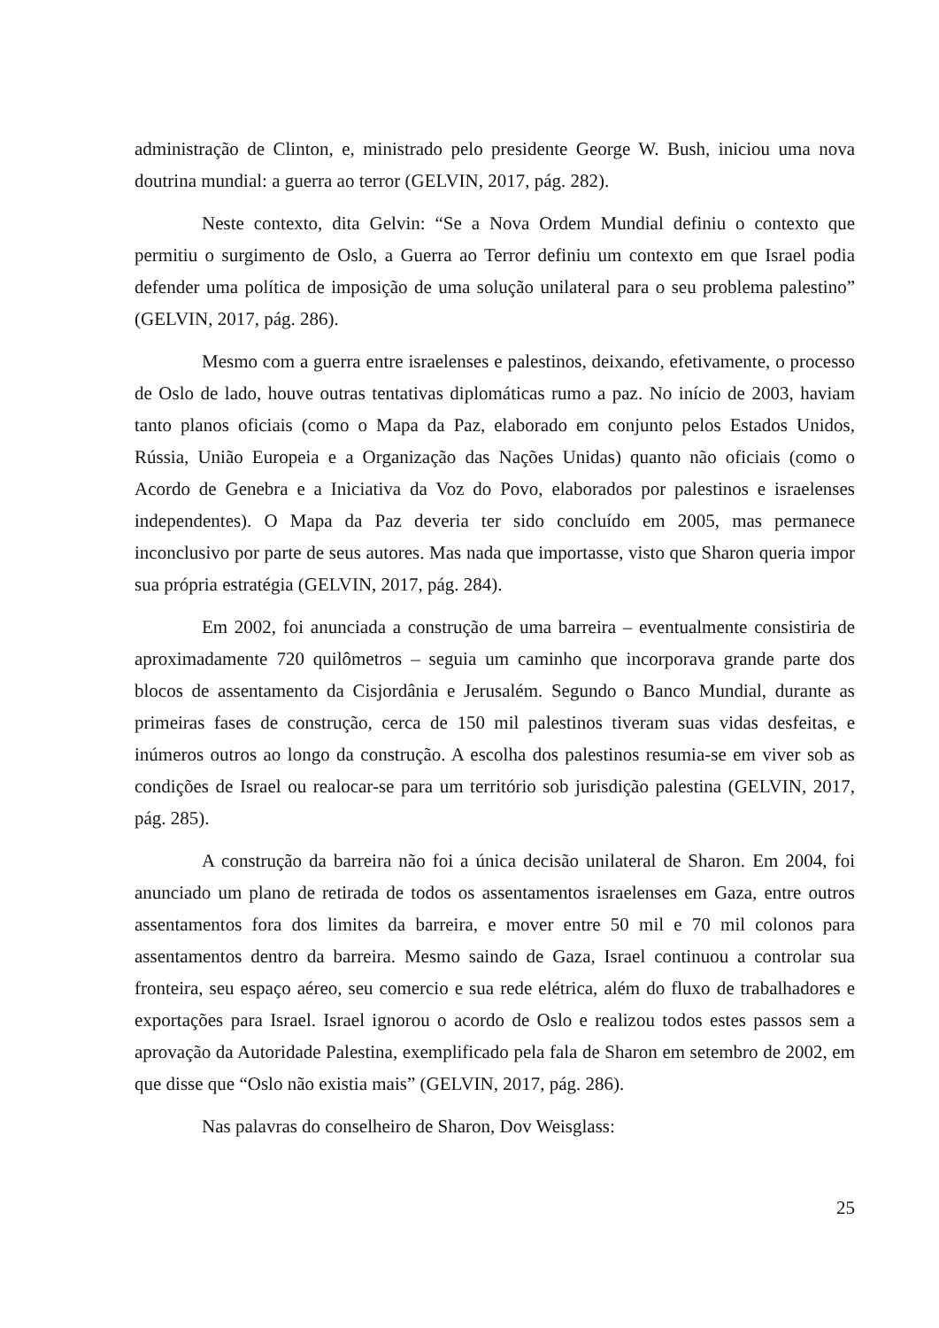administração de Clinton, e, ministrado pelo presidente George W. Bush, iniciou uma nova doutrina mundial: a guerra ao terror (GELVIN, 2017, pág. 282).
Neste contexto, dita Gelvin: “Se a Nova Ordem Mundial definiu o contexto que permitiu o surgimento de Oslo, a Guerra ao Terror definiu um contexto em que Israel podia defender uma política de imposição de uma solução unilateral para o seu problema palestino” (GELVIN, 2017, pág. 286).
Mesmo com a guerra entre israelenses e palestinos, deixando, efetivamente, o processo de Oslo de lado, houve outras tentativas diplomáticas rumo a paz. No início de 2003, haviam tanto planos oficiais (como o Mapa da Paz, elaborado em conjunto pelos Estados Unidos, Rússia, União Europeia e a Organização das Nações Unidas) quanto não oficiais (como o Acordo de Genebra e a Iniciativa da Voz do Povo, elaborados por palestinos e israelenses independentes). O Mapa da Paz deveria ter sido concluído em 2005, mas permanece inconclusivo por parte de seus autores. Mas nada que importasse, visto que Sharon queria impor sua própria estratégia (GELVIN, 2017, pág. 284).
Em 2002, foi anunciada a construção de uma barreira – eventualmente consistiria de aproximadamente 720 quilômetros – seguia um caminho que incorporava grande parte dos blocos de assentamento da Cisjordânia e Jerusalém. Segundo o Banco Mundial, durante as primeiras fases de construção, cerca de 150 mil palestinos tiveram suas vidas desfeitas, e inúmeros outros ao longo da construção. A escolha dos palestinos resumia-se em viver sob as condições de Israel ou realocar-se para um território sob jurisdição palestina (GELVIN, 2017, pág. 285).
A construção da barreira não foi a única decisão unilateral de Sharon. Em 2004, foi anunciado um plano de retirada de todos os assentamentos israelenses em Gaza, entre outros assentamentos fora dos limites da barreira, e mover entre 50 mil e 70 mil colonos para assentamentos dentro da barreira. Mesmo saindo de Gaza, Israel continuou a controlar sua fronteira, seu espaço aéreo, seu comercio e sua rede elétrica, além do fluxo de trabalhadores e exportações para Israel. Israel ignorou o acordo de Oslo e realizou todos estes passos sem a aprovação da Autoridade Palestina, exemplificado pela fala de Sharon em setembro de 2002, em que disse que “Oslo não existia mais” (GELVIN, 2017, pág. 286).
Nas palavras do conselheiro de Sharon, Dov Weisglass:
25